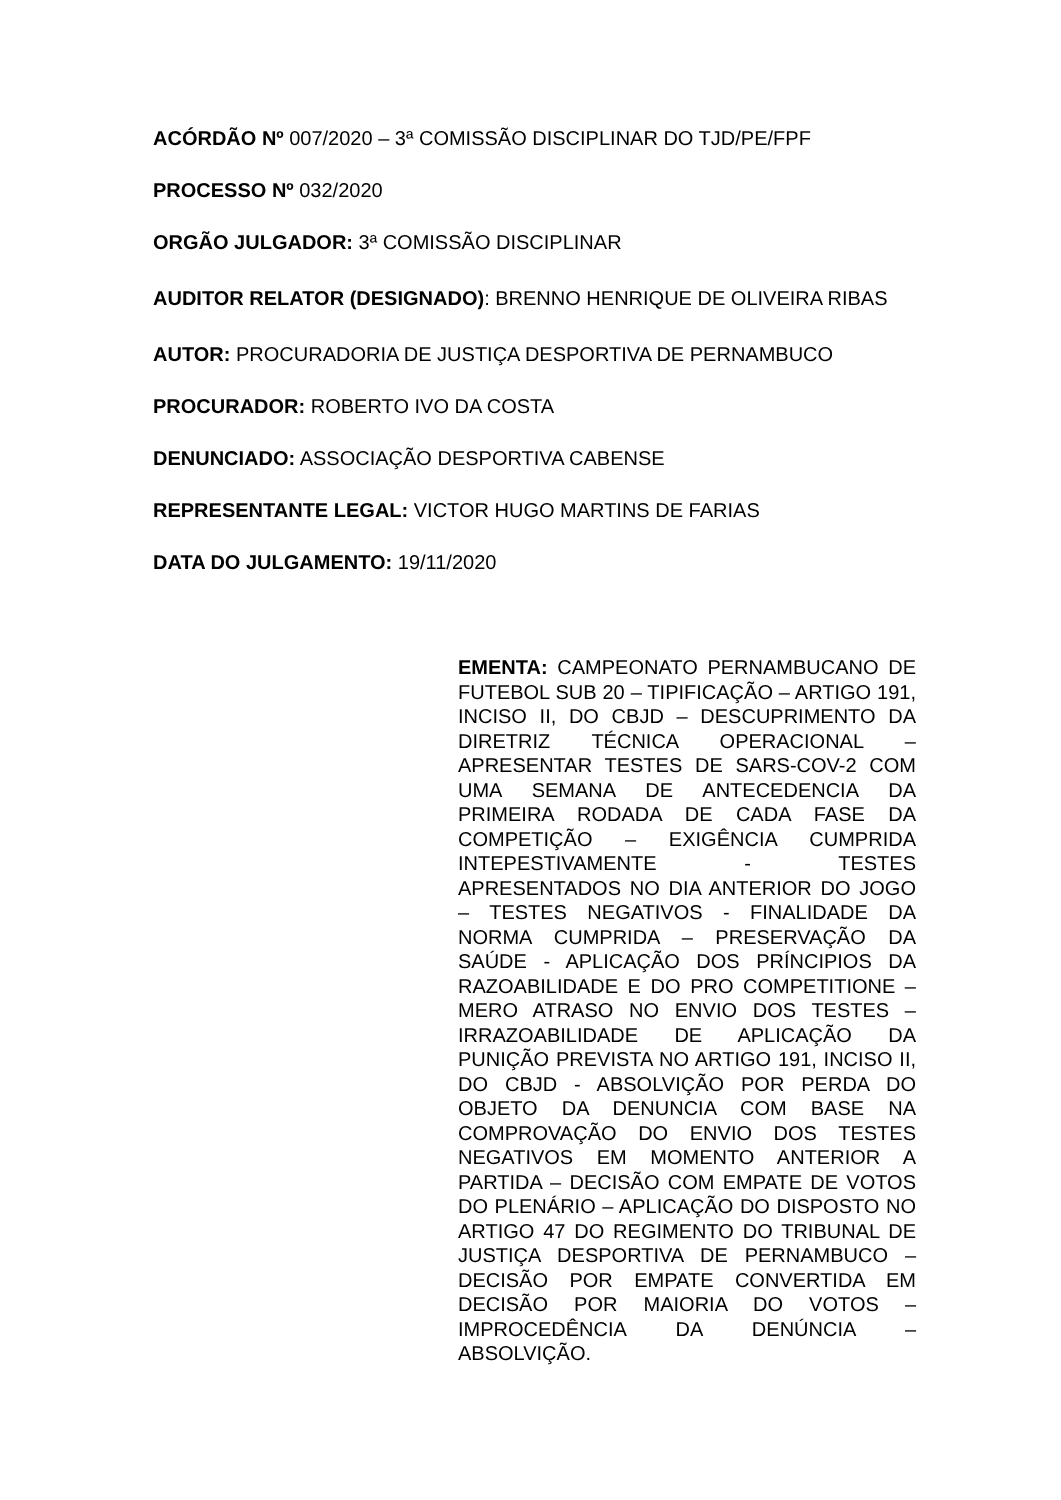ACÓRDÃO Nº 007/2020 – 3ª COMISSÃO DISCIPLINAR DO TJD/PE/FPF
PROCESSO Nº 032/2020
ORGÃO JULGADOR: 3ª COMISSÃO DISCIPLINAR
AUDITOR RELATOR (DESIGNADO): BRENNO HENRIQUE DE OLIVEIRA RIBAS
AUTOR: PROCURADORIA DE JUSTIÇA DESPORTIVA DE PERNAMBUCO
PROCURADOR: ROBERTO IVO DA COSTA
DENUNCIADO: ASSOCIAÇÃO DESPORTIVA CABENSE
REPRESENTANTE LEGAL: VICTOR HUGO MARTINS DE FARIAS
DATA DO JULGAMENTO: 19/11/2020
EMENTA: CAMPEONATO PERNAMBUCANO DE FUTEBOL SUB 20 – TIPIFICAÇÃO – ARTIGO 191, INCISO II, DO CBJD – DESCUPRIMENTO DA DIRETRIZ TÉCNICA OPERACIONAL – APRESENTAR TESTES DE SARS-COV-2 COM UMA SEMANA DE ANTECEDENCIA DA PRIMEIRA RODADA DE CADA FASE DA COMPETIÇÃO – EXIGÊNCIA CUMPRIDA INTEPESTIVAMENTE - TESTES APRESENTADOS NO DIA ANTERIOR DO JOGO – TESTES NEGATIVOS - FINALIDADE DA NORMA CUMPRIDA – PRESERVAÇÃO DA SAÚDE - APLICAÇÃO DOS PRÍNCIPIOS DA RAZOABILIDADE E DO PRO COMPETITIONE – MERO ATRASO NO ENVIO DOS TESTES – IRRAZOABILIDADE DE APLICAÇÃO DA PUNIÇÃO PREVISTA NO ARTIGO 191, INCISO II, DO CBJD - ABSOLVIÇÃO POR PERDA DO OBJETO DA DENUNCIA COM BASE NA COMPROVAÇÃO DO ENVIO DOS TESTES NEGATIVOS EM MOMENTO ANTERIOR A PARTIDA – DECISÃO COM EMPATE DE VOTOS DO PLENÁRIO – APLICAÇÃO DO DISPOSTO NO ARTIGO 47 DO REGIMENTO DO TRIBUNAL DE JUSTIÇA DESPORTIVA DE PERNAMBUCO – DECISÃO POR EMPATE CONVERTIDA EM DECISÃO POR MAIORIA DO VOTOS – IMPROCEDÊNCIA DA DENÚNCIA – ABSOLVIÇÃO.